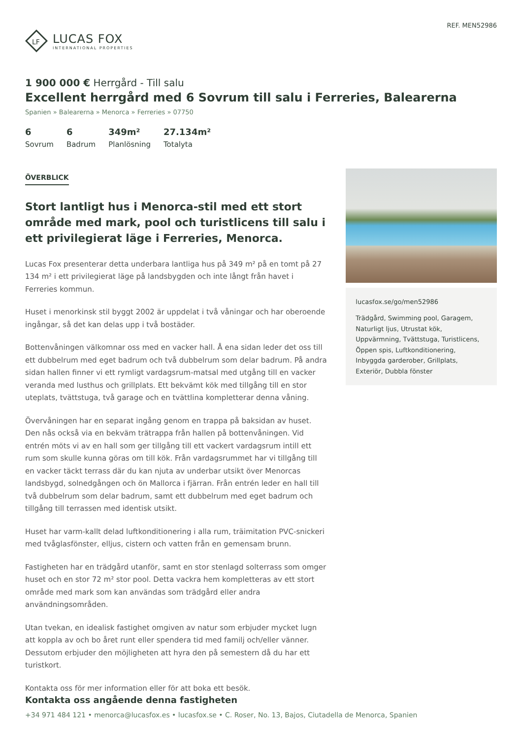LF
LUCAS FOX
INTERNATIONAL PROPERTIES
REF. MEN52986
1 900 000 € Herrgård - Till salu
Excellent herrgård med 6 Sovrum till salu i Ferreries, Balearerna
Spanien » Balearerna » Menorca » Ferreries » 07750
6
Sovrum
6
Badrum
349m²
Planlösning
27.134m²
Totalyta
ÖVERBLICK
Stort lantligt hus i Menorca-stil med ett stort område med mark, pool och turistlicens till salu i ett privilegierat läge i Ferreries, Menorca.
Lucas Fox presenterar detta underbara lantliga hus på 349 m² på en tomt på 27 134 m² i ett privilegierat läge på landsbygden och inte långt från havet i Ferreries kommun.
Huset i menorkinsk stil byggt 2002 är uppdelat i två våningar och har oberoende ingångar, så det kan delas upp i två bostäder.
Bottenvåningen välkomnar oss med en vacker hall. Å ena sidan leder det oss till ett dubbelrum med eget badrum och två dubbelrum som delar badrum. På andra sidan hallen finner vi ett rymligt vardagsrum-matsal med utgång till en vacker veranda med lusthus och grillplats. Ett bekvämt kök med tillgång till en stor uteplats, tvättstuga, två garage och en tvättlina kompletterar denna våning.
Övervåningen har en separat ingång genom en trappa på baksidan av huset. Den nås också via en bekväm trätrappa från hallen på bottenvåningen. Vid entrén möts vi av en hall som ger tillgång till ett vackert vardagsrum intill ett rum som skulle kunna göras om till kök. Från vardagsrummet har vi tillgång till en vacker täckt terrass där du kan njuta av underbar utsikt över Menorcas landsbygd, solnedgången och ön Mallorca i fjärran. Från entrén leder en hall till två dubbelrum som delar badrum, samt ett dubbelrum med eget badrum och tillgång till terrassen med identisk utsikt.
Huset har varm-kallt delad luftkonditionering i alla rum, träimitation PVC-snickeri med tvåglasfönster, elljus, cistern och vatten från en gemensam brunn.
Fastigheten har en trädgård utanför, samt en stor stenlagd solterrass som omger huset och en stor 72 m² stor pool. Detta vackra hem kompletteras av ett stort område med mark som kan användas som trädgård eller andra användningsområden.
Utan tvekan, en idealisk fastighet omgiven av natur som erbjuder mycket lugn att koppla av och bo året runt eller spendera tid med familj och/eller vänner. Dessutom erbjuder den möjligheten att hyra den på semestern då du har ett turistkort.
Kontakta oss för mer information eller för att boka ett besök.
lucasfox.se/go/men52986
Trädgård, Swimming pool, Garagem, Naturligt ljus, Utrustat kök, Uppvärmning, Tvättstuga, Turistlicens, Öppen spis, Luftkonditionering, Inbyggda garderober, Grillplats, Exteriör, Dubbla fönster
Kontakta oss angående denna fastigheten
+34 971 484 121 • menorca@lucasfox.es • lucasfox.se • C. Roser, No. 13, Bajos, Ciutadella de Menorca, Spanien